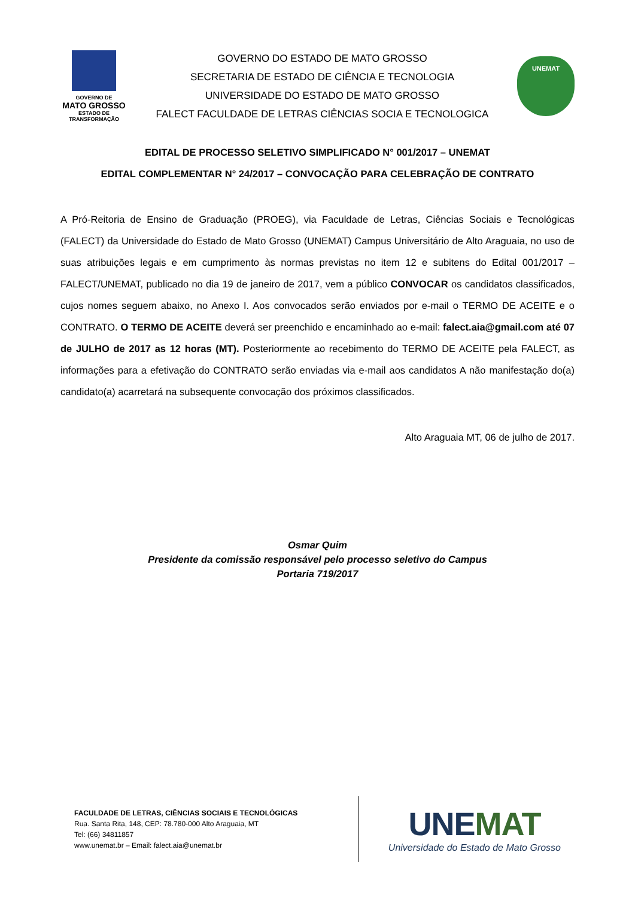GOVERNO DE
MATO GROSSO
ESTADO DE TRANSFORMAÇÃO
GOVERNO DO ESTADO DE MATO GROSSO
SECRETARIA DE ESTADO DE CIÊNCIA E TECNOLOGIA
UNIVERSIDADE DO ESTADO DE MATO GROSSO
FALECT FACULDADE DE LETRAS CIÊNCIAS SOCIA E TECNOLOGICA
UNEMAT
EDITAL DE PROCESSO SELETIVO SIMPLIFICADO N° 001/2017 – UNEMAT
EDITAL COMPLEMENTAR N° 24/2017 – CONVOCAÇÃO PARA CELEBRAÇÃO DE CONTRATO
A Pró-Reitoria de Ensino de Graduação (PROEG), via Faculdade de Letras, Ciências Sociais e Tecnológicas (FALECT) da Universidade do Estado de Mato Grosso (UNEMAT) Campus Universitário de Alto Araguaia, no uso de suas atribuições legais e em cumprimento às normas previstas no item 12 e subitens do Edital 001/2017 – FALECT/UNEMAT, publicado no dia 19 de janeiro de 2017, vem a público CONVOCAR os candidatos classificados, cujos nomes seguem abaixo, no Anexo I. Aos convocados serão enviados por e-mail o TERMO DE ACEITE e o CONTRATO. O TERMO DE ACEITE deverá ser preenchido e encaminhado ao e-mail: falect.aia@gmail.com até 07 de JULHO de 2017 as 12 horas (MT). Posteriormente ao recebimento do TERMO DE ACEITE pela FALECT, as informações para a efetivação do CONTRATO serão enviadas via e-mail aos candidatos A não manifestação do(a) candidato(a) acarretará na subsequente convocação dos próximos classificados.
Alto Araguaia MT, 06 de julho de 2017.
Osmar Quim
Presidente da comissão responsável pelo processo seletivo do Campus
Portaria 719/2017
FACULDADE DE LETRAS, CIÊNCIAS SOCIAIS E TECNOLÓGICAS
Rua. Santa Rita, 148, CEP: 78.780-000 Alto Araguaia, MT
Tel: (66) 34811857
www.unemat.br – Email: falect.aia@unemat.br
UNEMAT
Universidade do Estado de Mato Grosso